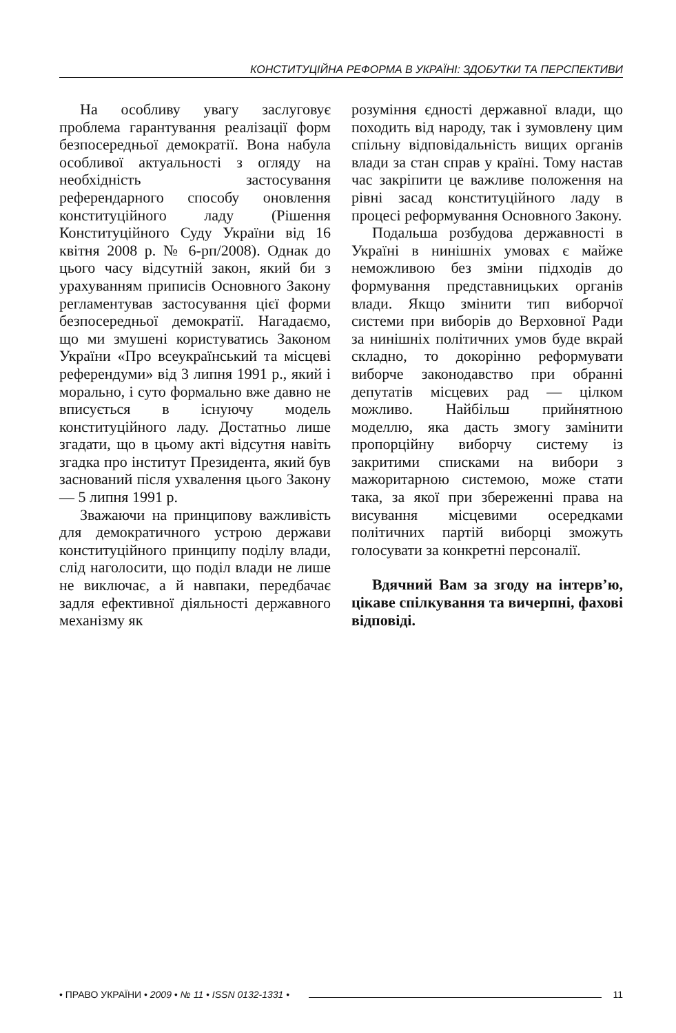КОНСТИТУЦІЙНА РЕФОРМА В УКРАЇНІ: ЗДОБУТКИ ТА ПЕРСПЕКТИВИ
На особливу увагу заслуговує проблема гарантування реалізації форм безпосередньої демократії. Вона набула особливої актуальності з огляду на необхідність застосування референдарного способу оновлення конституційного ладу (Рішення Конституційного Суду України від 16 квітня 2008 р. № 6-рп/2008). Однак до цього часу відсутній закон, який би з урахуванням приписів Основного Закону регламентував застосування цієї форми безпосередньої демократії. Нагадаємо, що ми змушені користуватись Законом України «Про всеукраїнський та місцеві референдуми» від 3 липня 1991 р., який і морально, і суто формально вже давно не вписується в існуючу модель конституційного ладу. Достатньо лише згадати, що в цьому акті відсутня навіть згадка про інститут Президента, який був заснований після ухвалення цього Закону — 5 липня 1991 р.
Зважаючи на принципову важливість для демократичного устрою держави конституційного принципу поділу влади, слід наголосити, що поділ влади не лише не виключає, а й навпаки, передбачає задля ефективної діяльності державного механізму як
розуміння єдності державної влади, що походить від народу, так і зумовлену цим спільну відповідальність вищих органів влади за стан справ у країні. Тому настав час закріпити це важливе положення на рівні засад конституційного ладу в процесі реформування Основного Закону.
Подальша розбудова державності в Україні в нинішніх умовах є майже неможливою без зміни підходів до формування представницьких органів влади. Якщо змінити тип виборчої системи при виборів до Верховної Ради за нинішніх політичних умов буде вкрай складно, то докорінно реформувати виборче законодавство при обранні депутатів місцевих рад — цілком можливо. Найбільш прийнятною моделлю, яка дасть змогу замінити пропорційну виборчу систему із закритими списками на вибори з мажоритарною системою, може стати така, за якої при збереженні права на висування місцевими осередками політичних партій виборці зможуть голосувати за конкретні персоналії.
Вдячний Вам за згоду на інтерв’ю, цікаве спілкування та вичерпні, фахові відповіді.
• ПРАВО УКРАЇНИ • 2009 • № 11 • ISSN 0132-1331 • 11